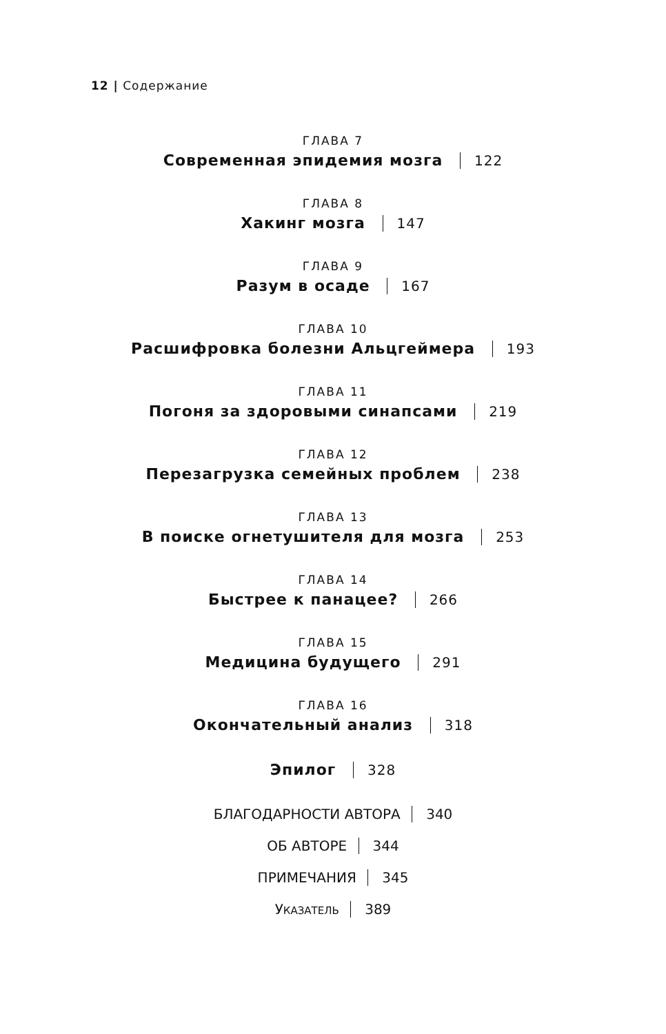12 | Содержание
ГЛАВА 7
Современная эпидемия мозга 122
ГЛАВА 8
Хакинг мозга 147
ГЛАВА 9
Разум в осаде 167
ГЛАВА 10
Расшифровка болезни Альцгеймера 193
ГЛАВА 11
Погоня за здоровыми синапсами 219
ГЛАВА 12
Перезагрузка семейных проблем 238
ГЛАВА 13
В поиске огнетушителя для мозга 253
ГЛАВА 14
Быстрее к панацее? 266
ГЛАВА 15
Медицина будущего 291
ГЛАВА 16
Окончательный анализ 318
Эпилог 328
БЛАГОДАРНОСТИ АВТОРА 340
ОБ АВТОРЕ 344
ПРИМЕЧАНИЯ 345
УКАЗАТЕЛЬ 389